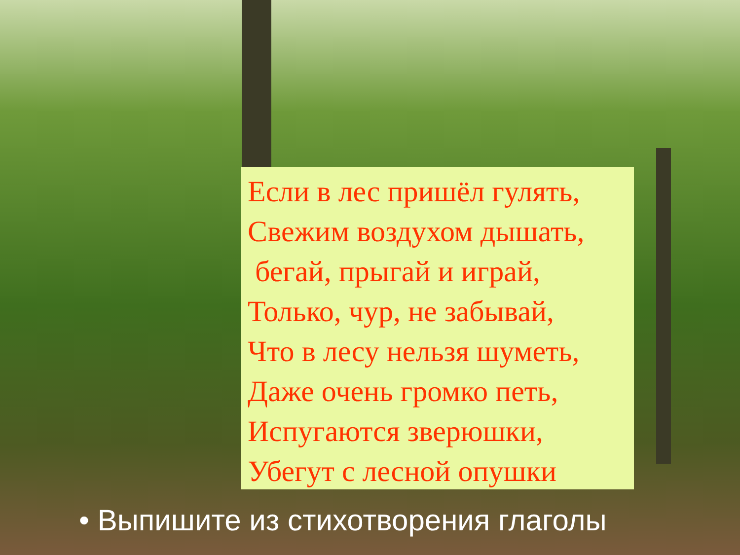Если в лес пришёл гулять,
Свежим воздухом дышать,
бегай, прыгай и играй,
Только, чур, не забывай,
Что в лесу нельзя шуметь,
Даже очень громко петь,
Испугаются зверюшки,
Убегут с лесной опушки
• Выпишите из стихотворения глаголы